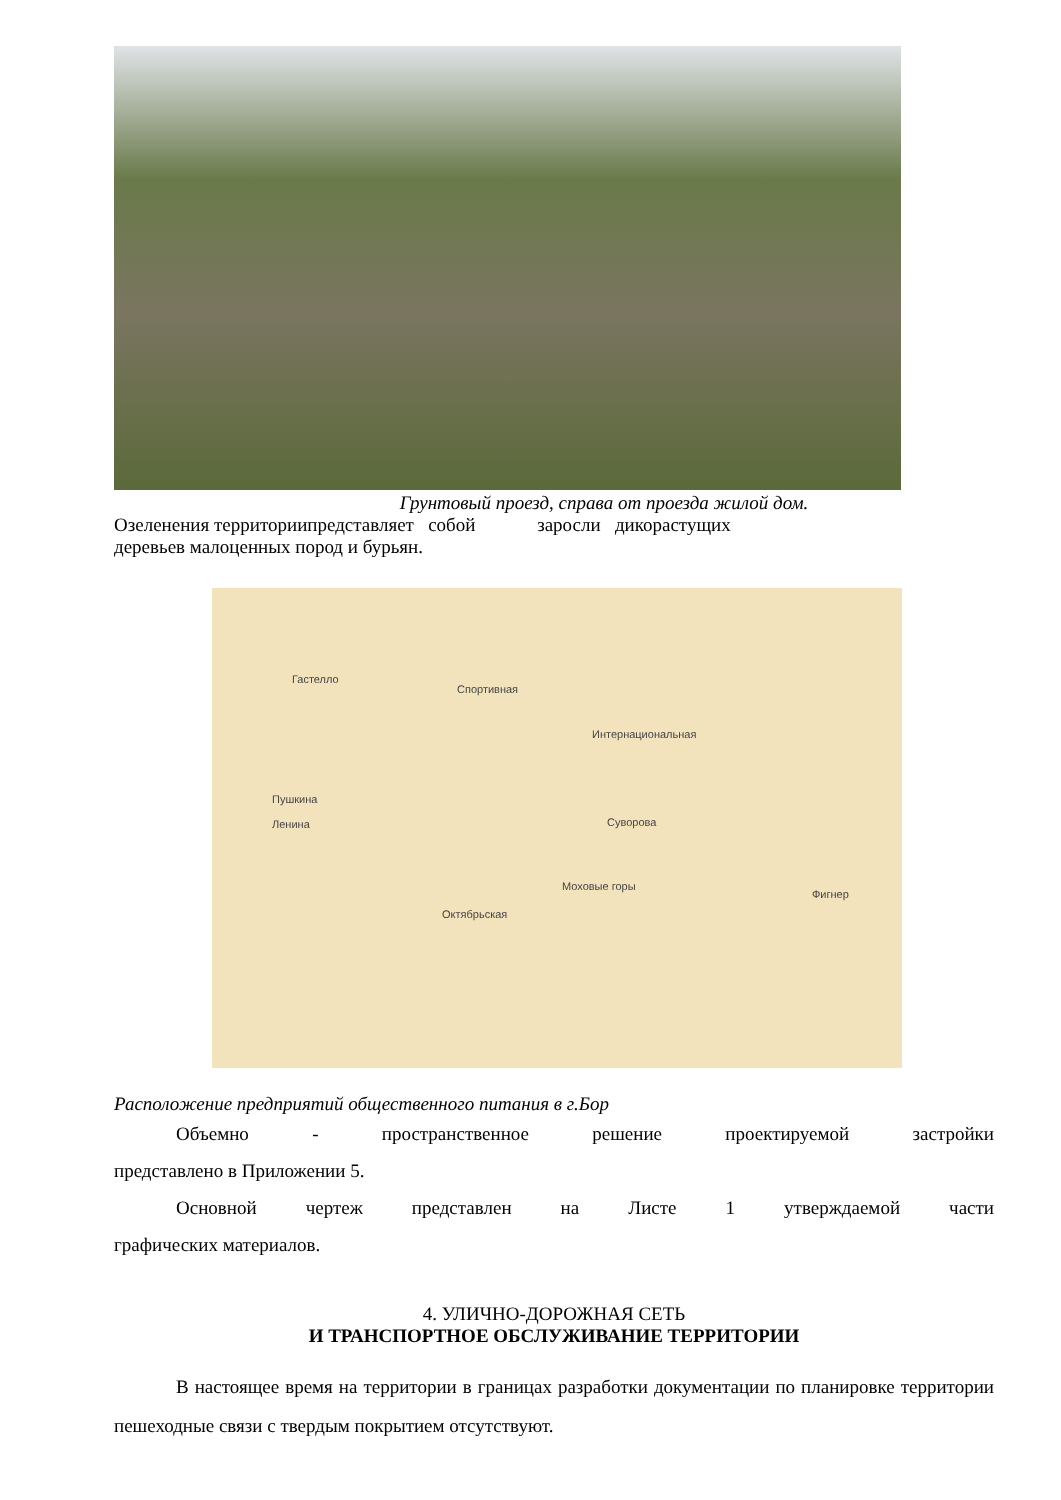Грунтовый проезд, справа от проезда жилой дом.
Озеленения территориипредставляет собой заросли дикорастущих
деревьев малоценных пород и бурьян.
Спортивная
Интернациональная
Фигнер
Суворова
Моховые горы
Октябрьская
Ленина
Пушкина
Гастелло
Расположение предприятий общественного питания в г.Бор
Объемно - пространственное решение проектируемой застройки
представлено в Приложении 5.
Основной чертеж представлен на Листе 1 утверждаемой части
графических материалов.
4. УЛИЧНО-ДОРОЖНАЯ СЕТЬ
И ТРАНСПОРТНОЕ ОБСЛУЖИВАНИЕ ТЕРРИТОРИИ
В настоящее время на территории в границах разработки документации по планировке территории пешеходные связи с твердым покрытием отсутствуют.